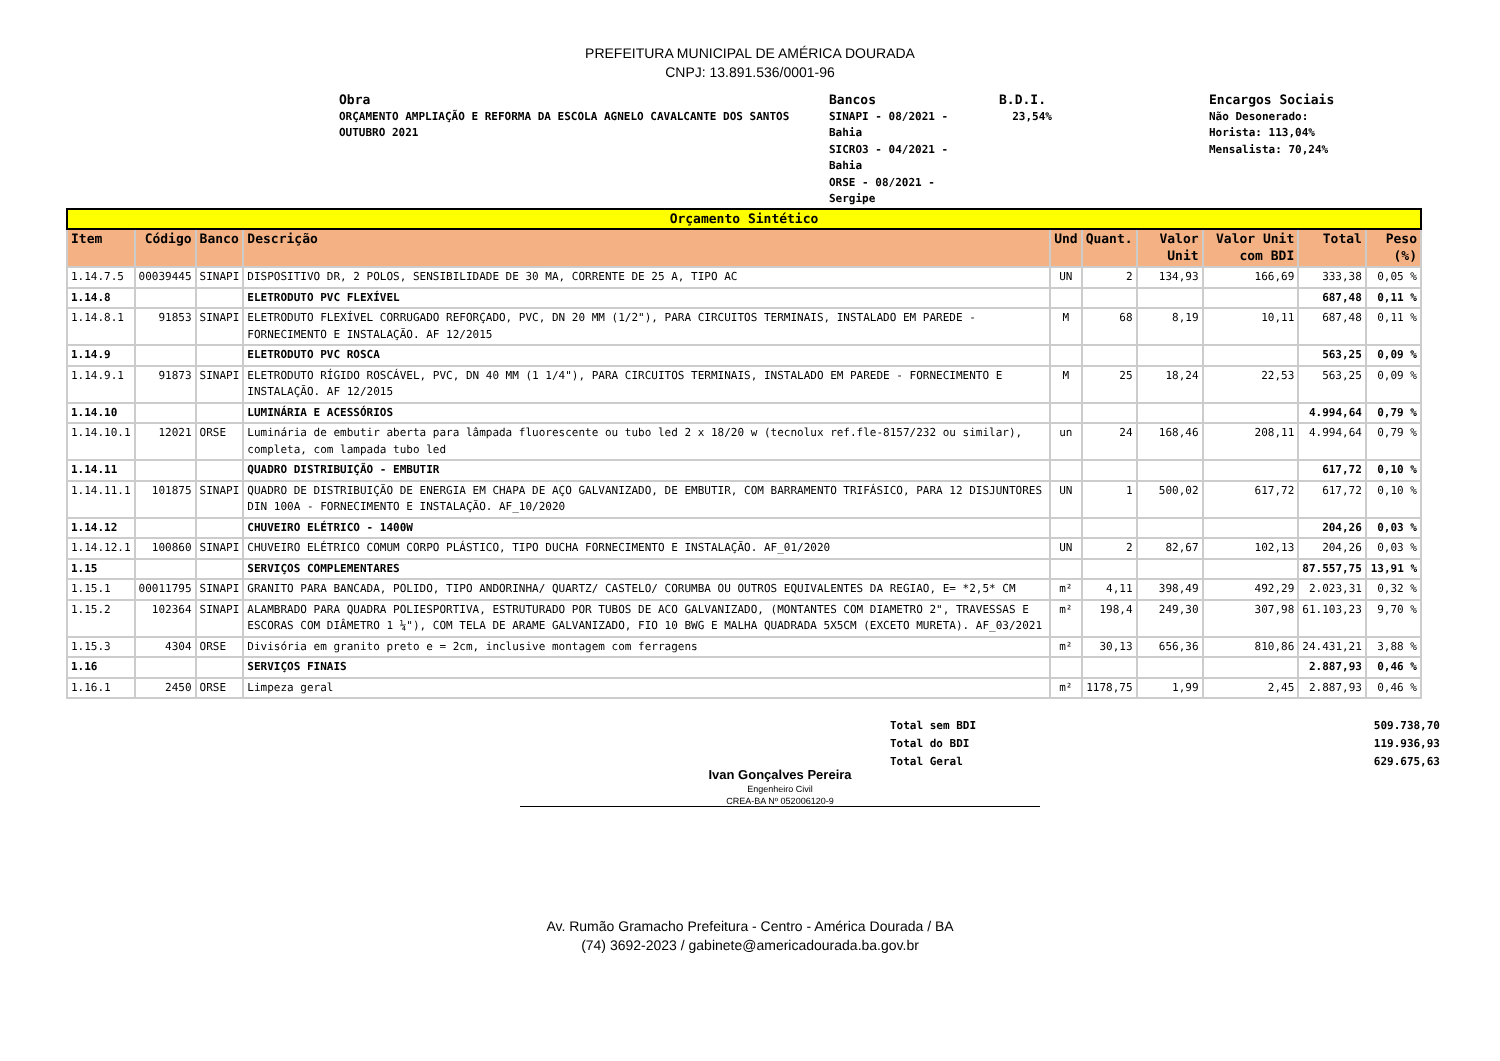PREFEITURA MUNICIPAL DE AMÉRICA DOURADA
CNPJ: 13.891.536/0001-96
Obra
ORÇAMENTO AMPLIAÇÃO E REFORMA DA ESCOLA AGNELO CAVALCANTE DOS SANTOS
OUTUBRO 2021
Bancos
SINAPI - 08/2021 -
Bahia
SICRO3 - 04/2021 -
Bahia
ORSE - 08/2021 -
Sergipe
B.D.I.
23,54%
Encargos Sociais
Não Desonerado:
Horista: 113,04%
Mensalista: 70,24%
| Orçamento Sintético | | | | | | | | | |
| Item | Código | Banco | Descrição | Und | Quant. | Valor Unit | Valor Unit com BDI | Total | Peso (%) |
| 1.14.7.5 | 00039445 | SINAPI | DISPOSITIVO DR, 2 POLOS, SENSIBILIDADE DE 30 MA, CORRENTE DE 25 A, TIPO AC | UN | 2 | 134,93 | 166,69 | 333,38 | 0,05 % |
| 1.14.8 | | | ELETRODUTO PVC FLEXÍVEL | | | | | 687,48 | 0,11 % |
| 1.14.8.1 | 91853 | SINAPI | ELETRODUTO FLEXÍVEL CORRUGADO REFORÇADO, PVC, DN 20 MM (1/2"), PARA CIRCUITOS TERMINAIS, INSTALADO EM PAREDE - FORNECIMENTO E INSTALAÇÃO. AF 12/2015 | M | 68 | 8,19 | 10,11 | 687,48 | 0,11 % |
| 1.14.9 | | | ELETRODUTO PVC ROSCA | | | | | 563,25 | 0,09 % |
| 1.14.9.1 | 91873 | SINAPI | ELETRODUTO RÍGIDO ROSCÁVEL, PVC, DN 40 MM (1 1/4"), PARA CIRCUITOS TERMINAIS, INSTALADO EM PAREDE - FORNECIMENTO E INSTALAÇÃO. AF 12/2015 | M | 25 | 18,24 | 22,53 | 563,25 | 0,09 % |
| 1.14.10 | | | LUMINÁRIA E ACESSÓRIOS | | | | | 4.994,64 | 0,79 % |
| 1.14.10.1 | 12021 | ORSE | Luminária de embutir aberta para lâmpada fluorescente ou tubo led 2 x 18/20 w (tecnolux ref.fle-8157/232 ou similar), completa, com lampada tubo led | un | 24 | 168,46 | 208,11 | 4.994,64 | 0,79 % |
| 1.14.11 | | | QUADRO DISTRIBUIÇÃO - EMBUTIR | | | | | 617,72 | 0,10 % |
| 1.14.11.1 | 101875 | SINAPI | QUADRO DE DISTRIBUIÇÃO DE ENERGIA EM CHAPA DE AÇO GALVANIZADO, DE EMBUTIR, COM BARRAMENTO TRIFÁSICO, PARA 12 DISJUNTORES DIN 100A - FORNECIMENTO E INSTALAÇÃO. AF_10/2020 | UN | 1 | 500,02 | 617,72 | 617,72 | 0,10 % |
| 1.14.12 | | | CHUVEIRO ELÉTRICO - 1400W | | | | | 204,26 | 0,03 % |
| 1.14.12.1 | 100860 | SINAPI | CHUVEIRO ELÉTRICO COMUM CORPO PLÁSTICO, TIPO DUCHA FORNECIMENTO E INSTALAÇÃO. AF_01/2020 | UN | 2 | 82,67 | 102,13 | 204,26 | 0,03 % |
| 1.15 | | | SERVIÇOS COMPLEMENTARES | | | | | 87.557,75 | 13,91 % |
| 1.15.1 | 00011795 | SINAPI | GRANITO PARA BANCADA, POLIDO, TIPO ANDORINHA/ QUARTZ/ CASTELO/ CORUMBA OU OUTROS EQUIVALENTES DA REGIAO, E= *2,5* CM | m² | 4,11 | 398,49 | 492,29 | 2.023,31 | 0,32 % |
| 1.15.2 | 102364 | SINAPI | ALAMBRADO PARA QUADRA POLIESPORTIVA, ESTRUTURADO POR TUBOS DE ACO GALVANIZADO, (MONTANTES COM DIAMETRO 2", TRAVESSAS E ESCORAS COM DIÂMETRO 1 ¼"), COM TELA DE ARAME GALVANIZADO, FIO 10 BWG E MALHA QUADRADA 5X5CM (EXCETO MURETA). AF_03/2021 | m² | 198,4 | 249,30 | 307,98 | 61.103,23 | 9,70 % |
| 1.15.3 | 4304 | ORSE | Divisória em granito preto e = 2cm, inclusive montagem com ferragens | m² | 30,13 | 656,36 | 810,86 | 24.431,21 | 3,88 % |
| 1.16 | | | SERVIÇOS FINAIS | | | | | 2.887,93 | 0,46 % |
| 1.16.1 | 2450 | ORSE | Limpeza geral | m² | 1178,75 | 1,99 | 2,45 | 2.887,93 | 0,46 % |
Ivan Gonçalves Pereira
Engenheiro Civil
CREA-BA Nº 052006120-9
Total sem BDI
Total do BDI
Total Geral
509.738,70
119.936,93
629.675,63
Av. Rumão Gramacho Prefeitura - Centro - América Dourada / BA
(74) 3692-2023 / gabinete@americadourada.ba.gov.br